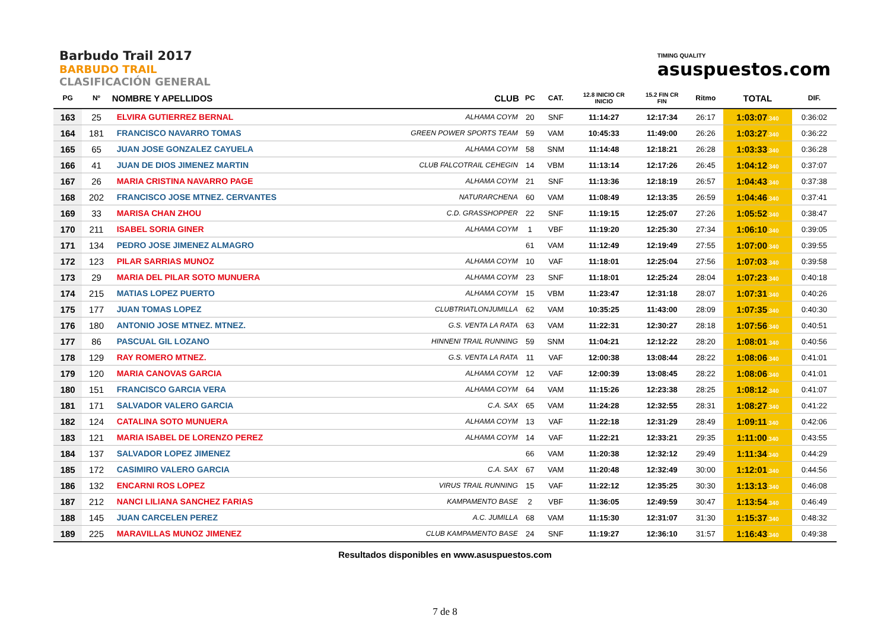Barbudo Trail 2017
BARBUDO TRAIL
CLASIFICACIÓN GENERAL
TIMING QUALITY
asuspuestos.com
| PG | Nº | NOMBRE Y APELLIDOS | CLUB | PC | CAT. | 12.8 INICIO CR INICIO | 15.2 FIN CR FIN | Ritmo | TOTAL | DIF. |
| --- | --- | --- | --- | --- | --- | --- | --- | --- | --- | --- |
| 163 | 25 | ELVIRA GUTIERREZ BERNAL | ALHAMA COYM | 20 | SNF | 11:14:27 | 12:17:34 | 26:17 | 1:03:07 .340 | 0:36:02 |
| 164 | 181 | FRANCISCO NAVARRO TOMAS | GREEN POWER SPORTS TEAM | 59 | VAM | 10:45:33 | 11:49:00 | 26:26 | 1:03:27 .340 | 0:36:22 |
| 165 | 65 | JUAN JOSE GONZALEZ CAYUELA | ALHAMA COYM | 58 | SNM | 11:14:48 | 12:18:21 | 26:28 | 1:03:33 .340 | 0:36:28 |
| 166 | 41 | JUAN DE DIOS JIMENEZ MARTIN | CLUB FALCOTRAIL CEHEGIN | 14 | VBM | 11:13:14 | 12:17:26 | 26:45 | 1:04:12 .340 | 0:37:07 |
| 167 | 26 | MARIA CRISTINA NAVARRO PAGE | ALHAMA COYM | 21 | SNF | 11:13:36 | 12:18:19 | 26:57 | 1:04:43 .340 | 0:37:38 |
| 168 | 202 | FRANCISCO JOSE MTNEZ. CERVANTES | NATURARCHENA | 60 | VAM | 11:08:49 | 12:13:35 | 26:59 | 1:04:46 .340 | 0:37:41 |
| 169 | 33 | MARISA CHAN ZHOU | C.D. GRASSHOPPER | 22 | SNF | 11:19:15 | 12:25:07 | 27:26 | 1:05:52 .340 | 0:38:47 |
| 170 | 211 | ISABEL SORIA GINER | ALHAMA COYM | 1 | VBF | 11:19:20 | 12:25:30 | 27:34 | 1:06:10 .340 | 0:39:05 |
| 171 | 134 | PEDRO JOSE JIMENEZ ALMAGRO | | 61 | VAM | 11:12:49 | 12:19:49 | 27:55 | 1:07:00 .340 | 0:39:55 |
| 172 | 123 | PILAR SARRIAS MUNOZ | ALHAMA COYM | 10 | VAF | 11:18:01 | 12:25:04 | 27:56 | 1:07:03 .340 | 0:39:58 |
| 173 | 29 | MARIA DEL PILAR SOTO MUNUERA | ALHAMA COYM | 23 | SNF | 11:18:01 | 12:25:24 | 28:04 | 1:07:23 .340 | 0:40:18 |
| 174 | 215 | MATIAS LOPEZ PUERTO | ALHAMA COYM | 15 | VBM | 11:23:47 | 12:31:18 | 28:07 | 1:07:31 .340 | 0:40:26 |
| 175 | 177 | JUAN TOMAS LOPEZ | CLUBTRIATLONJUMILLA | 62 | VAM | 10:35:25 | 11:43:00 | 28:09 | 1:07:35 .340 | 0:40:30 |
| 176 | 180 | ANTONIO JOSE MTNEZ. MTNEZ. | G.S. VENTA LA RATA | 63 | VAM | 11:22:31 | 12:30:27 | 28:18 | 1:07:56 .340 | 0:40:51 |
| 177 | 86 | PASCUAL GIL LOZANO | HINNENI TRAIL RUNNING | 59 | SNM | 11:04:21 | 12:12:22 | 28:20 | 1:08:01 .340 | 0:40:56 |
| 178 | 129 | RAY ROMERO MTNEZ. | G.S. VENTA LA RATA | 11 | VAF | 12:00:38 | 13:08:44 | 28:22 | 1:08:06 .340 | 0:41:01 |
| 179 | 120 | MARIA CANOVAS GARCIA | ALHAMA COYM | 12 | VAF | 12:00:39 | 13:08:45 | 28:22 | 1:08:06 .340 | 0:41:01 |
| 180 | 151 | FRANCISCO GARCIA VERA | ALHAMA COYM | 64 | VAM | 11:15:26 | 12:23:38 | 28:25 | 1:08:12 .340 | 0:41:07 |
| 181 | 171 | SALVADOR VALERO GARCIA | C.A. SAX | 65 | VAM | 11:24:28 | 12:32:55 | 28:31 | 1:08:27 .340 | 0:41:22 |
| 182 | 124 | CATALINA SOTO MUNUERA | ALHAMA COYM | 13 | VAF | 11:22:18 | 12:31:29 | 28:49 | 1:09:11 .340 | 0:42:06 |
| 183 | 121 | MARIA ISABEL DE LORENZO PEREZ | ALHAMA COYM | 14 | VAF | 11:22:21 | 12:33:21 | 29:35 | 1:11:00 .340 | 0:43:55 |
| 184 | 137 | SALVADOR LOPEZ JIMENEZ | | 66 | VAM | 11:20:38 | 12:32:12 | 29:49 | 1:11:34 .340 | 0:44:29 |
| 185 | 172 | CASIMIRO VALERO GARCIA | C.A. SAX | 67 | VAM | 11:20:48 | 12:32:49 | 30:00 | 1:12:01 .340 | 0:44:56 |
| 186 | 132 | ENCARNI ROS LOPEZ | VIRUS TRAIL RUNNING | 15 | VAF | 11:22:12 | 12:35:25 | 30:30 | 1:13:13 .340 | 0:46:08 |
| 187 | 212 | NANCI LILIANA SANCHEZ FARIAS | KAMPAMENTO BASE | 2 | VBF | 11:36:05 | 12:49:59 | 30:47 | 1:13:54 .340 | 0:46:49 |
| 188 | 145 | JUAN CARCELEN PEREZ | A.C. JUMILLA | 68 | VAM | 11:15:30 | 12:31:07 | 31:30 | 1:15:37 .340 | 0:48:32 |
| 189 | 225 | MARAVILLAS MUNOZ JIMENEZ | CLUB KAMPAMENTO BASE | 24 | SNF | 11:19:27 | 12:36:10 | 31:57 | 1:16:43 .340 | 0:49:38 |
Resultados disponibles en www.asuspuestos.com
7 de 8